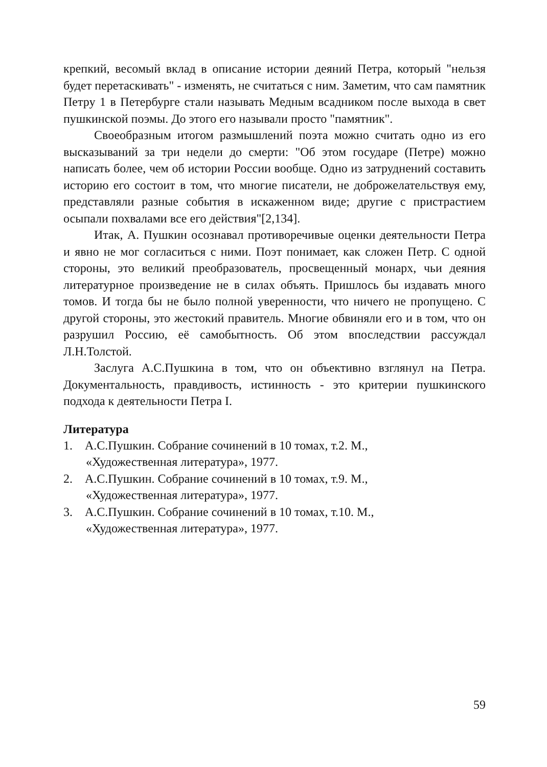крепкий, весомый вклад в описание истории деяний Петра, который "нельзя будет перетаскивать" - изменять, не считаться с ним. Заметим, что сам памятник Петру 1 в Петербурге стали называть Медным всадником после выхода в свет пушкинской поэмы. До этого его называли просто "памятник".
Своеобразным итогом размышлений поэта можно считать одно из его высказываний за три недели до смерти: "Об этом государе (Петре) можно написать более, чем об истории России вообще. Одно из затруднений составить историю его состоит в том, что многие писатели, не доброжелательствуя ему, представляли разные события в искаженном виде; другие с пристрастием осыпали похвалами все его действия"[2,134].
Итак, А. Пушкин осознавал противоречивые оценки деятельности Петра и явно не мог согласиться с ними. Поэт понимает, как сложен Петр. С одной стороны, это великий преобразователь, просвещенный монарх, чьи деяния литературное произведение не в силах объять. Пришлось бы издавать много томов. И тогда бы не было полной уверенности, что ничего не пропущено. С другой стороны, это жестокий правитель. Многие обвиняли его и в том, что он разрушил Россию, её самобытность. Об этом впоследствии рассуждал Л.Н.Толстой.
Заслуга А.С.Пушкина в том, что он объективно взглянул на Петра. Документальность, правдивость, истинность - это критерии пушкинского подхода к деятельности Петра I.
Литература
1. А.С.Пушкин. Собрание сочинений в 10 томах, т.2. М., «Художественная литература», 1977.
2. А.С.Пушкин. Собрание сочинений в 10 томах, т.9. М., «Художественная литература», 1977.
3. А.С.Пушкин. Собрание сочинений в 10 томах, т.10. М., «Художественная литература», 1977.
59